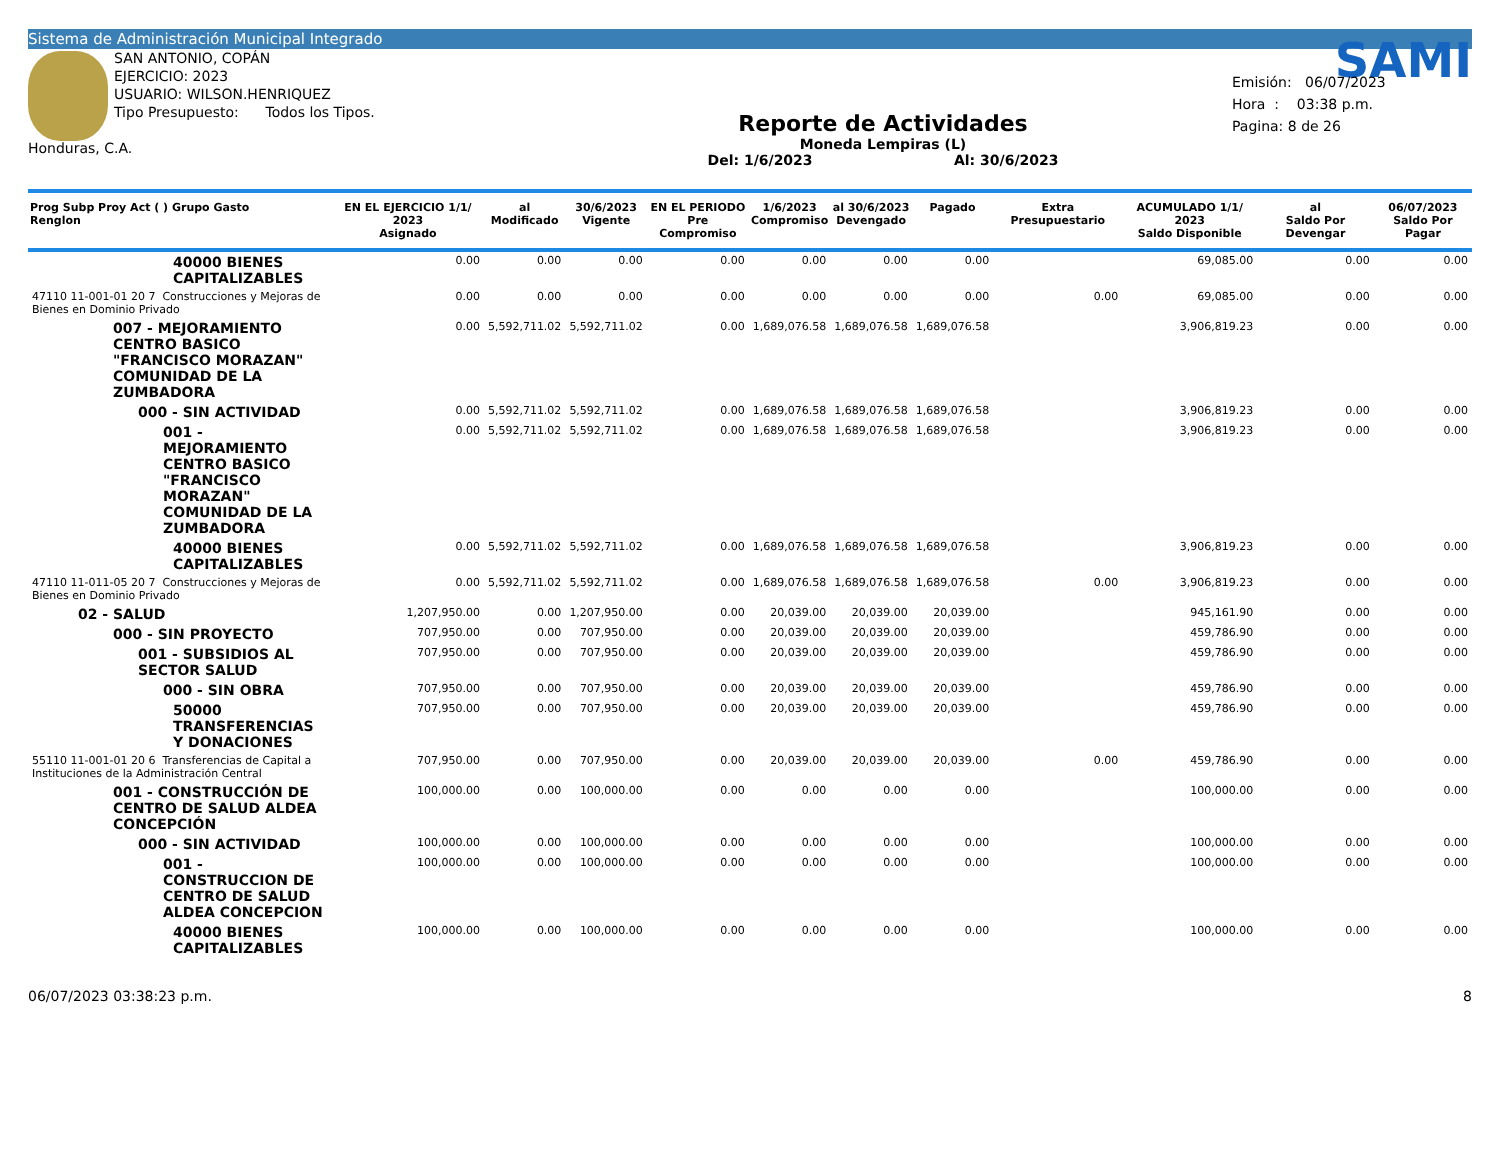Sistema de Administración Municipal Integrado
SAN ANTONIO, COPÁN
EJERCICIO: 2023
USUARIO: WILSON.HENRIQUEZ
Tipo Presupuesto: Todos los Tipos.
Honduras, C.A.
Reporte de Actividades
Moneda Lempiras (L)
Del: 1/6/2023 Al: 30/6/2023
SAMI
Emisión: 06/07/2023
Hora : 03:38 p.m.
Pagina: 8 de 26
| Prog Subp Proy Act ( ) Grupo Gasto Renglon | EN EL EJERCICIO 1/1/ 2023 Asignado | al Modificado | 30/6/2023 Vigente | EN EL PERIODO Pre Compromiso | 1/6/2023 Compromiso | al 30/6/2023 Devengado | Pagado | Extra Presupuestario | ACUMULADO 1/1/ 2023 Saldo Disponible | al Saldo Por Devengar | 06/07/2023 Saldo Por Pagar |
| --- | --- | --- | --- | --- | --- | --- | --- | --- | --- | --- | --- |
| 40000 BIENES CAPITALIZABLES | 0.00 | 0.00 | 0.00 | 0.00 | 0.00 | 0.00 | 0.00 | | 69,085.00 | 0.00 | 0.00 |
| 47110 11-001-01 20 7 Construcciones y Mejoras de Bienes en Dominio Privado | 0.00 | 0.00 | 0.00 | 0.00 | 0.00 | 0.00 | 0.00 | 0.00 | 69,085.00 | 0.00 | 0.00 |
| 007 - MEJORAMIENTO CENTRO BASICO "FRANCISCO MORAZAN" COMUNIDAD DE LA ZUMBADORA | 0.00 | 5,592,711.02 | 5,592,711.02 | 0.00 | 1,689,076.58 | 1,689,076.58 | 1,689,076.58 | | 3,906,819.23 | 0.00 | 0.00 |
| 000 - SIN ACTIVIDAD | 0.00 | 5,592,711.02 | 5,592,711.02 | 0.00 | 1,689,076.58 | 1,689,076.58 | 1,689,076.58 | | 3,906,819.23 | 0.00 | 0.00 |
| 001 - MEJORAMIENTO CENTRO BASICO "FRANCISCO MORAZAN" COMUNIDAD DE LA ZUMBADORA | 0.00 | 5,592,711.02 | 5,592,711.02 | 0.00 | 1,689,076.58 | 1,689,076.58 | 1,689,076.58 | | 3,906,819.23 | 0.00 | 0.00 |
| 40000 BIENES CAPITALIZABLES | 0.00 | 5,592,711.02 | 5,592,711.02 | 0.00 | 1,689,076.58 | 1,689,076.58 | 1,689,076.58 | | 3,906,819.23 | 0.00 | 0.00 |
| 47110 11-011-05 20 7 Construcciones y Mejoras de Bienes en Dominio Privado | 0.00 | 5,592,711.02 | 5,592,711.02 | 0.00 | 1,689,076.58 | 1,689,076.58 | 1,689,076.58 | 0.00 | 3,906,819.23 | 0.00 | 0.00 |
| 02 - SALUD | 1,207,950.00 | 0.00 | 1,207,950.00 | 0.00 | 20,039.00 | 20,039.00 | 20,039.00 | | 945,161.90 | 0.00 | 0.00 |
| 000 - SIN PROYECTO | 707,950.00 | 0.00 | 707,950.00 | 0.00 | 20,039.00 | 20,039.00 | 20,039.00 | | 459,786.90 | 0.00 | 0.00 |
| 001 - SUBSIDIOS AL SECTOR SALUD | 707,950.00 | 0.00 | 707,950.00 | 0.00 | 20,039.00 | 20,039.00 | 20,039.00 | | 459,786.90 | 0.00 | 0.00 |
| 000 - SIN OBRA | 707,950.00 | 0.00 | 707,950.00 | 0.00 | 20,039.00 | 20,039.00 | 20,039.00 | | 459,786.90 | 0.00 | 0.00 |
| 50000 TRANSFERENCIAS Y DONACIONES | 707,950.00 | 0.00 | 707,950.00 | 0.00 | 20,039.00 | 20,039.00 | 20,039.00 | | 459,786.90 | 0.00 | 0.00 |
| 55110 11-001-01 20 6 Transferencias de Capital a Instituciones de la Administración Central | 707,950.00 | 0.00 | 707,950.00 | 0.00 | 20,039.00 | 20,039.00 | 20,039.00 | 0.00 | 459,786.90 | 0.00 | 0.00 |
| 001 - CONSTRUCCIÓN DE CENTRO DE SALUD ALDEA CONCEPCIÓN | 100,000.00 | 0.00 | 100,000.00 | 0.00 | 0.00 | 0.00 | 0.00 | | 100,000.00 | 0.00 | 0.00 |
| 000 - SIN ACTIVIDAD | 100,000.00 | 0.00 | 100,000.00 | 0.00 | 0.00 | 0.00 | 0.00 | | 100,000.00 | 0.00 | 0.00 |
| 001 - CONSTRUCCION DE CENTRO DE SALUD ALDEA CONCEPCION | 100,000.00 | 0.00 | 100,000.00 | 0.00 | 0.00 | 0.00 | 0.00 | | 100,000.00 | 0.00 | 0.00 |
| 40000 BIENES CAPITALIZABLES | 100,000.00 | 0.00 | 100,000.00 | 0.00 | 0.00 | 0.00 | 0.00 | | 100,000.00 | 0.00 | 0.00 |
06/07/2023 03:38:23 p.m. 8